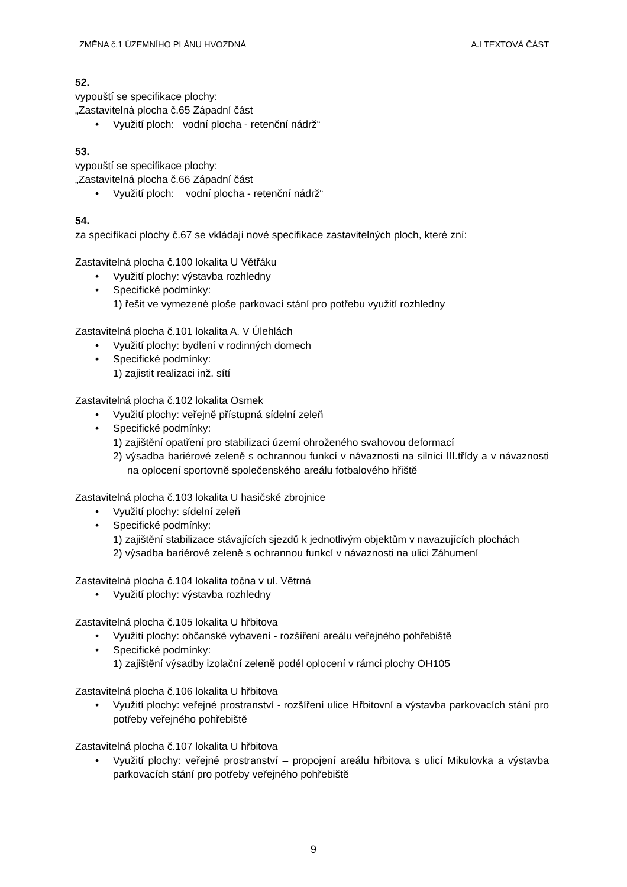ZMĚNA č.1 ÚZEMNÍHO PLÁNU HVOZDNÁ A.I TEXTOVÁ ČÁST
52.
vypouští se specifikace plochy:
„Zastavitelná plocha č.65 Západní část
• Využití ploch: vodní plocha - retenční nádrž“
53.
vypouští se specifikace plochy:
„Zastavitelná plocha č.66 Západní část
• Využití ploch: vodní plocha - retenční nádrž“
54.
za specifikaci plochy č.67 se vkládají nové specifikace zastavitelných ploch, které zní:
Zastavitelná plocha č.100 lokalita U Větřáku
• Využití plochy: výstavba rozhledny
• Specifické podmínky:
1) řešit ve vymezené ploše parkovací stání pro potřebu využití rozhledny
Zastavitelná plocha č.101 lokalita A. V Úlehlách
• Využití plochy: bydlení v rodinných domech
• Specifické podmínky:
1) zajistit realizaci inž. sítí
Zastavitelná plocha č.102 lokalita Osmek
• Využití plochy: veřejně přístupná sídelní zeleň
• Specifické podmínky:
1) zajištění opatření pro stabilizaci území ohroženého svahovou deformací
2) výsadba bariérové zeleně s ochrannou funkcí v návaznosti na silnici III.třídy a v návaznosti na oplocení sportovně společenského areálu fotbalového hřiště
Zastavitelná plocha č.103 lokalita U hasičské zbrojnice
• Využití plochy: sídelní zeleň
• Specifické podmínky:
1) zajištění stabilizace stávajících sjezdů k jednotlivým objektům v navazujících plochách
2) výsadba bariérové zeleně s ochrannou funkcí v návaznosti na ulici Záhumení
Zastavitelná plocha č.104 lokalita točna v ul. Větrná
• Využití plochy: výstavba rozhledny
Zastavitelná plocha č.105 lokalita U hřbitova
• Využití plochy: občanské vybavení - rozšíření areálu veřejného pohřebiště
• Specifické podmínky:
1) zajištění výsadby izolační zeleně podél oplocení v rámci plochy OH105
Zastavitelná plocha č.106 lokalita U hřbitova
• Využití plochy: veřejné prostranství - rozšíření ulice Hřbitovní a výstavba parkovacích stání pro potřeby veřejného pohřebiště
Zastavitelná plocha č.107 lokalita U hřbitova
• Využití plochy: veřejné prostranství – propojení areálu hřbitova s ulicí Mikulovka a výstavba parkovacích stání pro potřeby veřejného pohřebiště
9